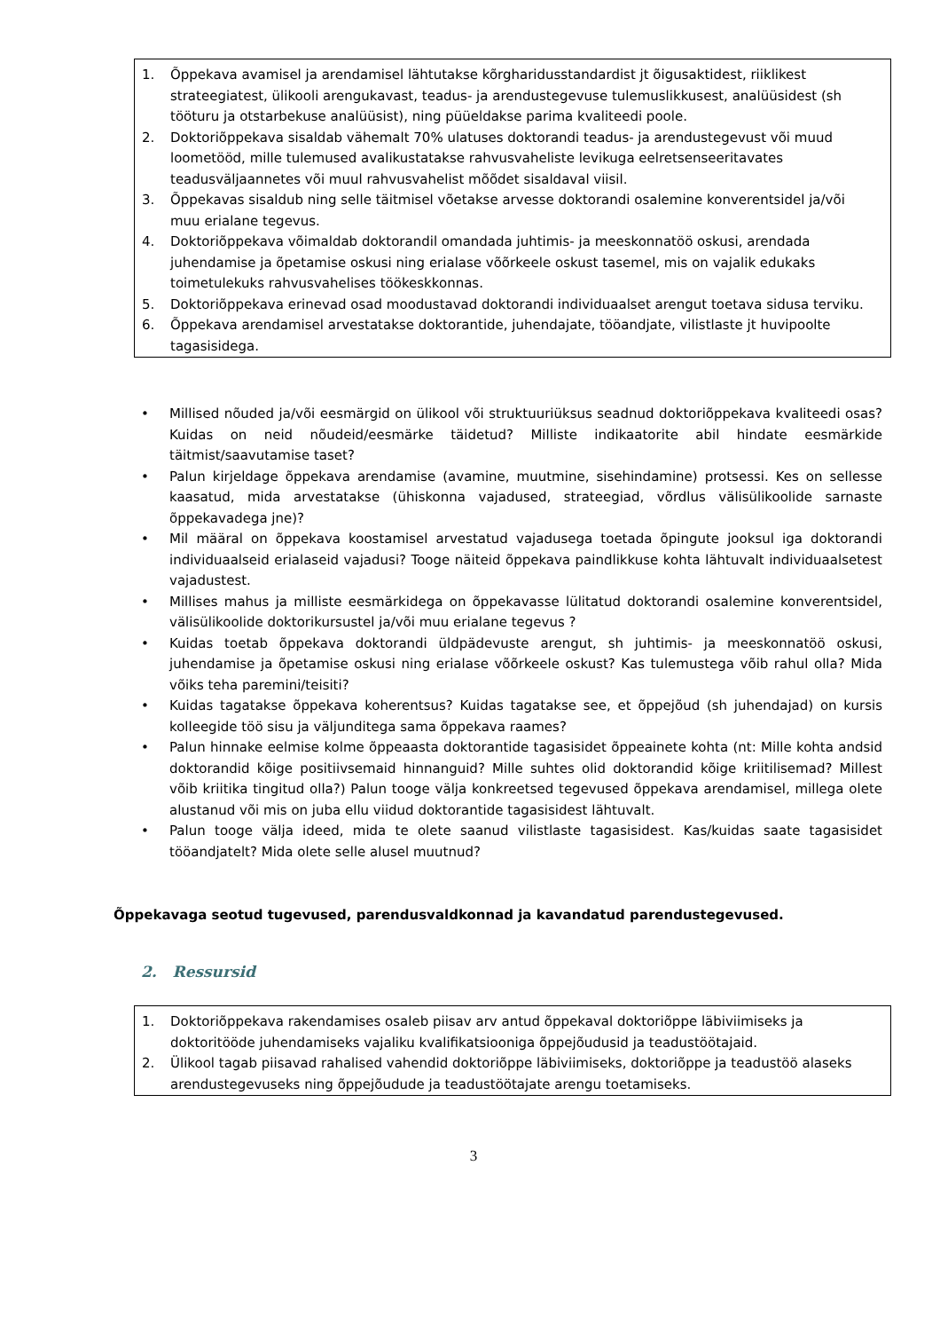1. Õppekava avamisel ja arendamisel lähtutakse kõrgharidusstandardist jt õigusaktidest, riiklikest strateegiatest, ülikooli arengukavast, teadus- ja arendustegevuse tulemuslikkusest, analüüsidest (sh tööturu ja otstarbekuse analüüsist), ning püüeldakse parima kvaliteedi poole.
2. Doktoriõppekava sisaldab vähemalt 70% ulatuses doktorandi teadus- ja arendustegevust või muud loometööd, mille tulemused avalikustatakse rahvusvaheliste levikuga eelretsenseeritavates teadusväljaannetes või muul rahvusvahelist mõõdet sisaldaval viisil.
3. Õppekavas sisaldub ning selle täitmisel võetakse arvesse doktorandi osalemine konverentsidel ja/või muu erialane tegevus.
4. Doktoriõppekava võimaldab doktorandil omandada juhtimis- ja meeskonnatöö oskusi, arendada juhendamise ja õpetamise oskusi ning erialase võõrkeele oskust tasemel, mis on vajalik edukaks toimetulekuks rahvusvahelises töökeskkonnas.
5. Doktoriõppekava erinevad osad moodustavad doktorandi individuaalset arengut toetava sidusa terviku.
6. Õppekava arendamisel arvestatakse doktorantide, juhendajate, tööandjate, vilistlaste jt huvipoolte tagasisidega.
• Millised nõuded ja/või eesmärgid on ülikool või struktuuriüksus seadnud doktoriõppekava kvaliteedi osas? Kuidas on neid nõudeid/eesmärke täidetud? Milliste indikaatorite abil hindate eesmärkide täitmist/saavutamise taset?
• Palun kirjeldage õppekava arendamise (avamine, muutmine, sisehindamine) protsessi. Kes on sellesse kaasatud, mida arvestatakse (ühiskonna vajadused, strateegiad, võrdlus välisülikoolide sarnaste õppekavadega jne)?
• Mil määral on õppekava koostamisel arvestatud vajadusega toetada õpingute jooksul iga doktorandi individuaalseid erialaseid vajadusi? Tooge näiteid õppekava paindlikkuse kohta lähtuvalt individuaalsetest vajadustest.
• Millises mahus ja milliste eesmärkidega on õppekavasse lülitatud doktorandi osalemine konverentsidel, välisülikoolide doktorikursustel ja/või muu erialane tegevus ?
• Kuidas toetab õppekava doktorandi üldpädevuste arengut, sh juhtimis- ja meeskonnatöö oskusi, juhendamise ja õpetamise oskusi ning erialase võõrkeele oskust? Kas tulemustega võib rahul olla? Mida võiks teha paremini/teisiti?
• Kuidas tagatakse õppekava koherentsus? Kuidas tagatakse see, et õppejõud (sh juhendajad) on kursis kolleegide töö sisu ja väljunditega sama õppekava raames?
• Palun hinnake eelmise kolme õppeaasta doktorantide tagasisidet õppeainete kohta (nt: Mille kohta andsid doktorandid kõige positiivsemaid hinnanguid? Mille suhtes olid doktorandid kõige kriitilisemad? Millest võib kriitika tingitud olla?) Palun tooge välja konkreetsed tegevused õppekava arendamisel, millega olete alustanud või mis on juba ellu viidud doktorantide tagasisidest lähtuvalt.
• Palun tooge välja ideed, mida te olete saanud vilistlaste tagasisidest. Kas/kuidas saate tagasisidet tööandjatelt? Mida olete selle alusel muutnud?
Õppekavaga seotud tugevused, parendusvaldkonnad ja kavandatud parendustegevused.
2. Ressursid
1. Doktoriõppekava rakendamises osaleb piisav arv antud õppekaval doktoriõppe läbiviimiseks ja doktoritööde juhendamiseks vajaliku kvalifikatsiooniga õppejõudusid ja teadustöötajaid.
2. Ülikool tagab piisavad rahalised vahendid doktoriõppe läbiviimiseks, doktoriõppe ja teadustöö alaseks arendustegevuseks ning õppejõudude ja teadustöötajate arengu toetamiseks.
3